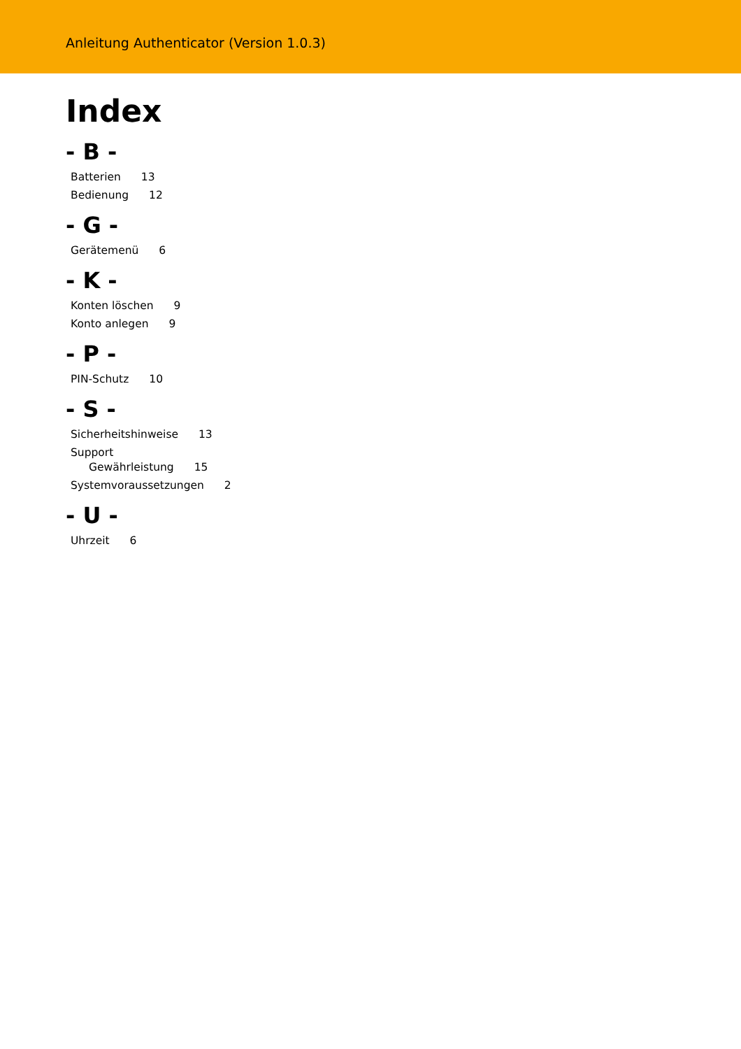Anleitung Authenticator (Version 1.0.3)
Index
- B -
Batterien 13
Bedienung 12
- G -
Gerätemenü 6
- K -
Konten löschen 9
Konto anlegen 9
- P -
PIN-Schutz 10
- S -
Sicherheitshinweise 13
Support
Gewährleistung 15
Systemvoraussetzungen 2
- U -
Uhrzeit 6